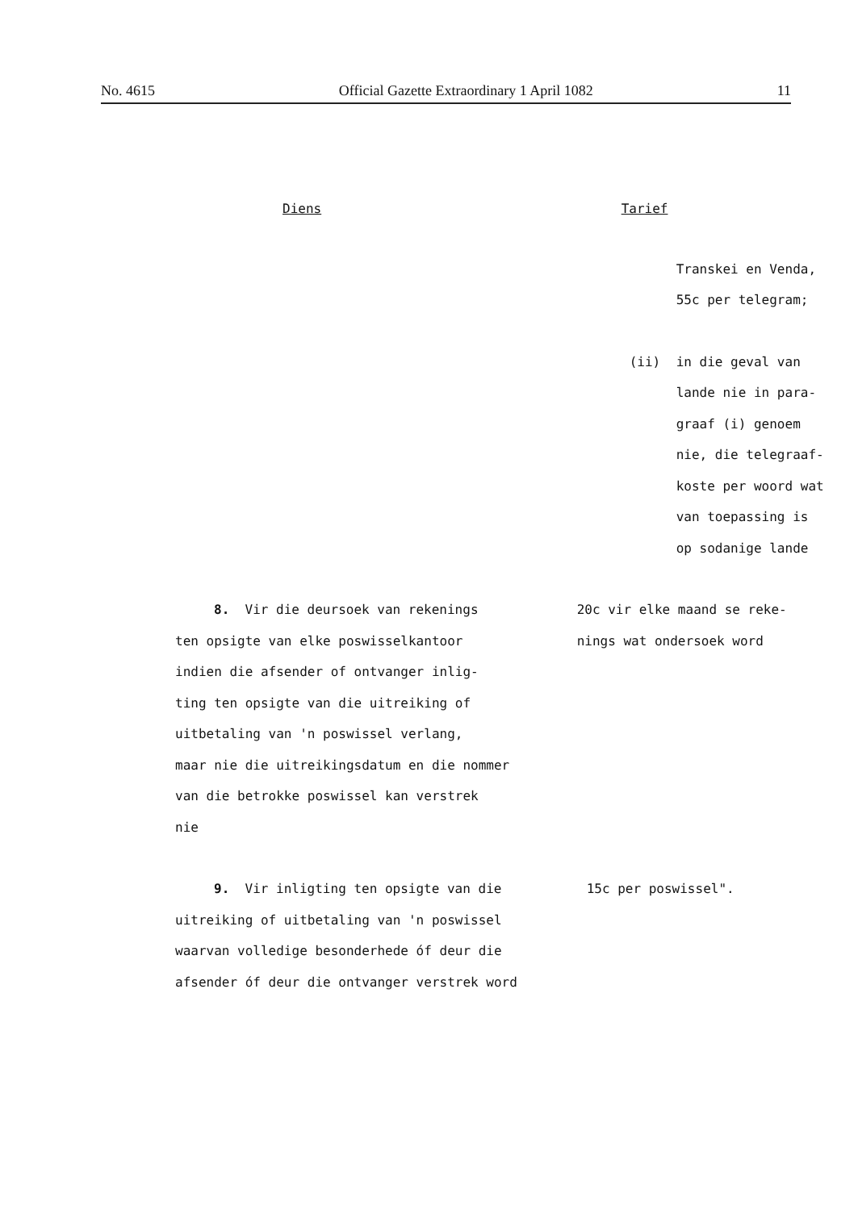No. 4615 Official Gazette Extraordinary 1 April 1082 11
| Diens | Tarief |
| --- | --- |
| | Transkei en Venda, 55c per telegram; (ii) in die geval van lande nie in para- graaf (i) genoem nie, die telegraaf- koste per woord wat van toepassing is op sodanige lande |
| 8. Vir die deursoek van rekenings ten opsigte van elke poswisselkantoor indien die afsender of ontvanger inlig- ting ten opsigte van die uitreiking of uitbetaling van 'n poswissel verlang, maar nie die uitreikingsdatum en die nommer van die betrokke poswissel kan verstrek nie | 20c vir elke maand se reke- nings wat ondersoek word |
| 9. Vir inligting ten opsigte van die uitreiking of uitbetaling van 'n poswissel waarvan volledige besonderhede óf deur die afsender óf deur die ontvanger verstrek word | 15c per poswissel". |